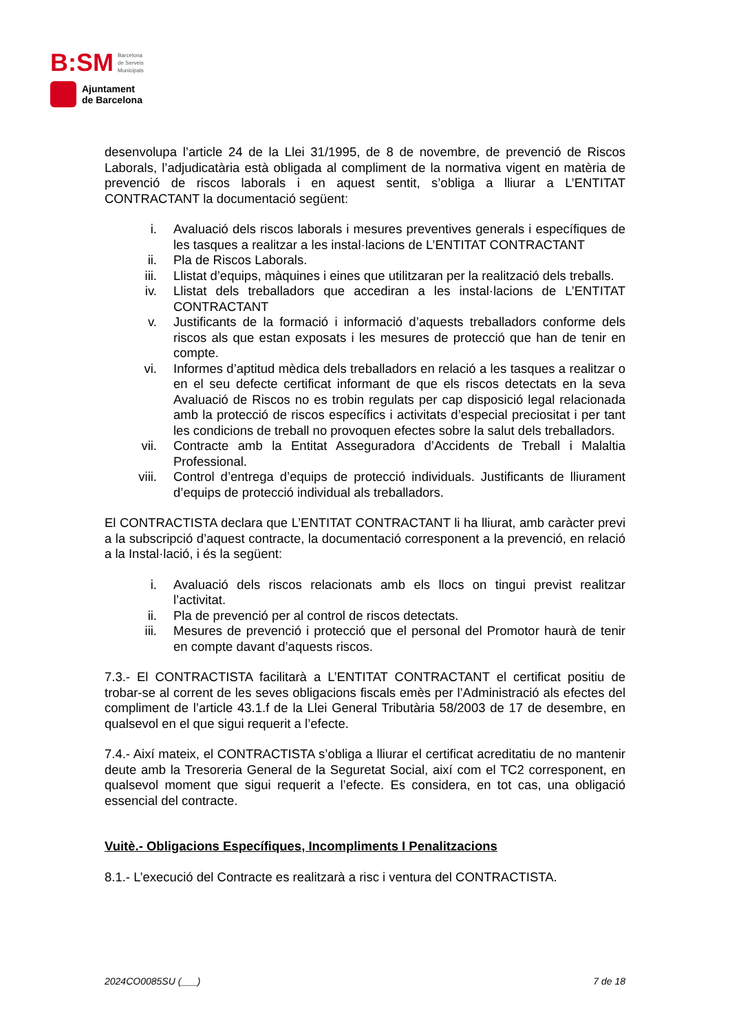B:SM Barcelona
de Serveis
Municipals
Ajuntament
de Barcelona
desenvolupa l’article 24 de la Llei 31/1995, de 8 de novembre, de prevenció de Riscos Laborals, l’adjudicatària està obligada al compliment de la normativa vigent en matèria de prevenció de riscos laborals i en aquest sentit, s’obliga a lliurar a L’ENTITAT CONTRACTANT la documentació següent:
i. Avaluació dels riscos laborals i mesures preventives generals i específiques de les tasques a realitzar a les instal·lacions de L’ENTITAT CONTRACTANT
ii. Pla de Riscos Laborals.
iii. Llistat d’equips, màquines i eines que utilitzaran per la realització dels treballs.
iv. Llistat dels treballadors que accediran a les instal·lacions de L’ENTITAT CONTRACTANT
v. Justificants de la formació i informació d’aquests treballadors conforme dels riscos als que estan exposats i les mesures de protecció que han de tenir en compte.
vi. Informes d’aptitud mèdica dels treballadors en relació a les tasques a realitzar o en el seu defecte certificat informant de que els riscos detectats en la seva Avaluació de Riscos no es trobin regulats per cap disposició legal relacionada amb la protecció de riscos específics i activitats d’especial preciositat i per tant les condicions de treball no provoquen efectes sobre la salut dels treballadors.
vii. Contracte amb la Entitat Asseguradora d’Accidents de Treball i Malaltia Professional.
viii. Control d’entrega d’equips de protecció individuals. Justificants de lliurament d’equips de protecció individual als treballadors.
El CONTRACTISTA declara que L’ENTITAT CONTRACTANT li ha lliurat, amb caràcter previ a la subscripció d’aquest contracte, la documentació corresponent a la prevenció, en relació a la Instal·lació, i és la següent:
i. Avaluació dels riscos relacionats amb els llocs on tingui previst realitzar l’activitat.
ii. Pla de prevenció per al control de riscos detectats.
iii. Mesures de prevenció i protecció que el personal del Promotor haurà de tenir en compte davant d’aquests riscos.
7.3.- El CONTRACTISTA facilitarà a L’ENTITAT CONTRACTANT el certificat positiu de trobar-se al corrent de les seves obligacions fiscals emès per l’Administració als efectes del compliment de l’article 43.1.f de la Llei General Tributària 58/2003 de 17 de desembre, en qualsevol en el que sigui requerit a l’efecte.
7.4.- Així mateix, el CONTRACTISTA s’obliga a lliurar el certificat acreditatiu de no mantenir deute amb la Tresoreria General de la Seguretat Social, així com el TC2 corresponent, en qualsevol moment que sigui requerit a l’efecte. Es considera, en tot cas, una obligació essencial del contracte.
Vuitè.- Obligacions Específiques, Incompliments I Penalitzacions
8.1.- L’execució del Contracte es realitzarà a risc i ventura del CONTRACTISTA.
2024CO0085SU (___) 7 de 18